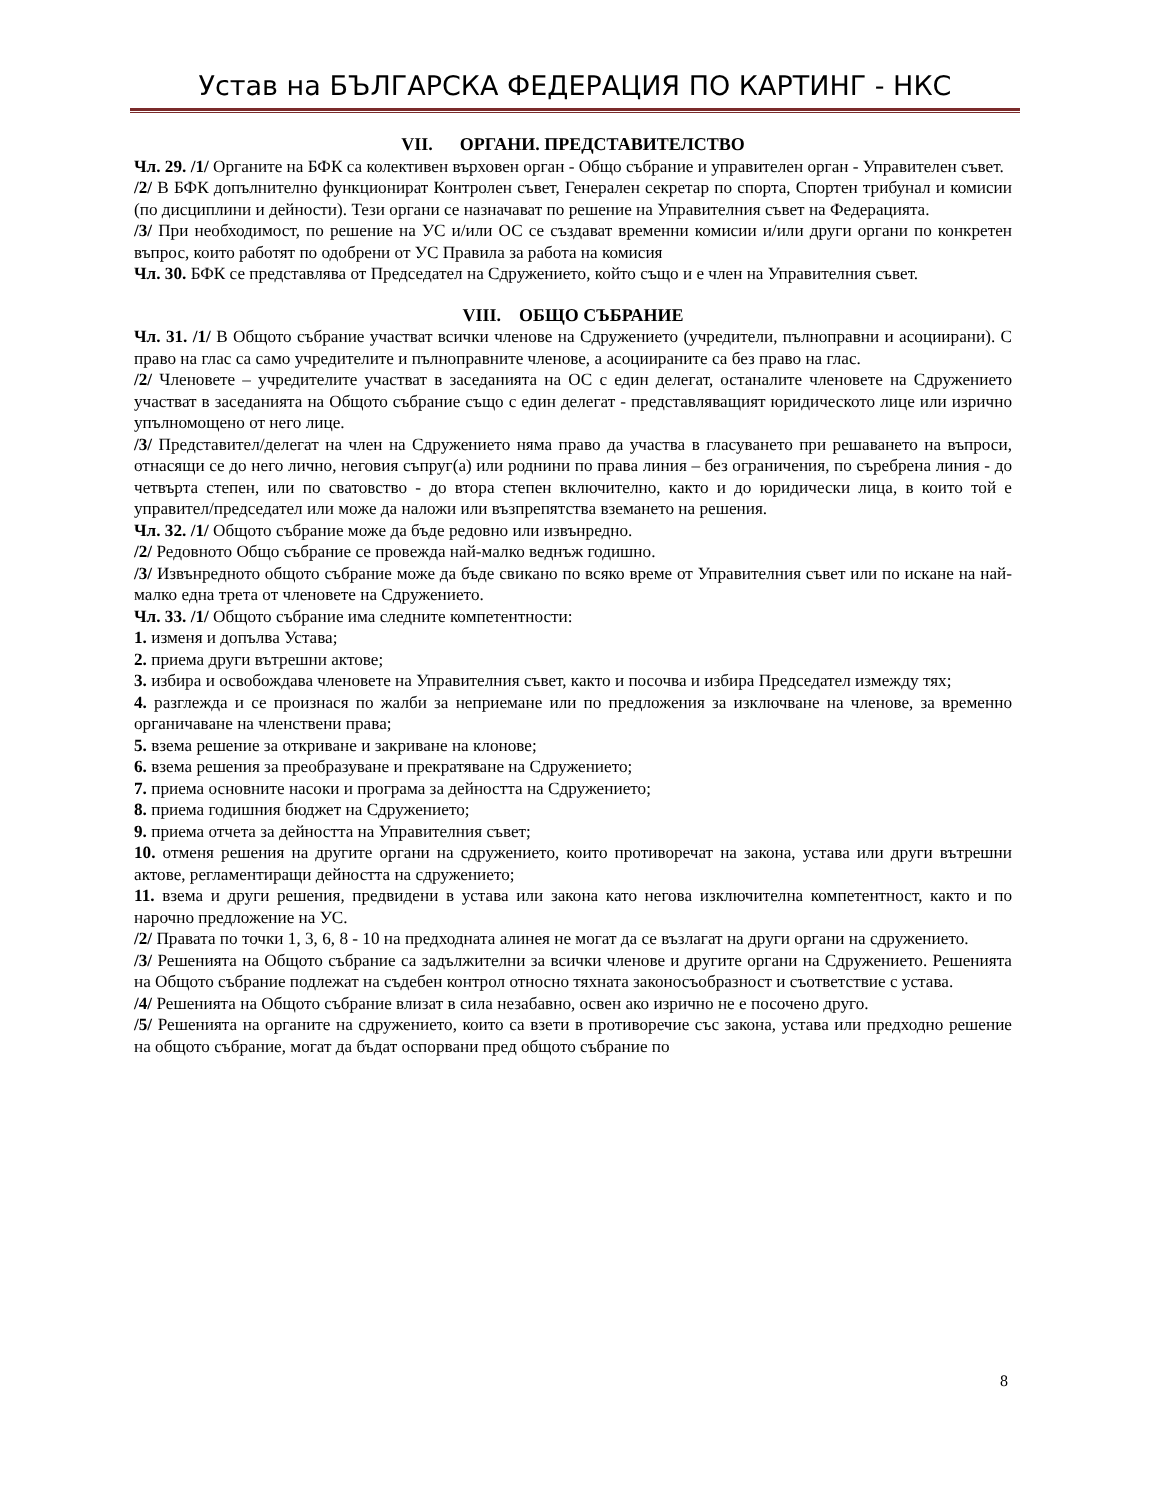Устав на БЪЛГАРСКА ФЕДЕРАЦИЯ ПО КАРТИНГ - НКС
VII. ОРГАНИ. ПРЕДСТАВИТЕЛСТВО
Чл. 29. /1/ Органите на БФК са колективен върховен орган - Общо събрание и управителен орган - Управителен съвет.
/2/ В БФК допълнително функционират Контролен съвет, Генерален секретар по спорта, Спортен трибунал и комисии (по дисциплини и дейности). Тези органи се назначават по решение на Управителния съвет на Федерацията.
/3/ При необходимост, по решение на УС и/или ОС се създават временни комисии и/или други органи по конкретен въпрос, които работят по одобрени от УС Правила за работа на комисия
Чл. 30. БФК се представлява от Председател на Сдружението, който също и е член на Управителния съвет.
VIII. ОБЩО СЪБРАНИЕ
Чл. 31. /1/ В Общото събрание участват всички членове на Сдружението (учредители, пълноправни и асоциирани). С право на глас са само учредителите и пълноправните членове, а асоциираните са без право на глас.
/2/ Членовете – учредителите участват в заседанията на ОС с един делегат, останалите членовете на Сдружението участват в заседанията на Общото събрание също с един делегат - представляващият юридическото лице или изрично упълномощено от него лице.
/3/ Представител/делегат на член на Сдружението няма право да участва в гласуването при решаването на въпроси, отнасящи се до него лично, неговия съпруг(а) или роднини по права линия – без ограничения, по съребрена линия - до четвърта степен, или по сватовство - до втора степен включително, както и до юридически лица, в които той е управител/председател или може да наложи или възпрепятства вземането на решения.
Чл. 32. /1/ Общото събрание може да бъде редовно или извънредно.
/2/ Редовното Общо събрание се провежда най-малко веднъж годишно.
/3/ Извънредното общото събрание може да бъде свикано по всяко време от Управителния съвет или по искане на най-малко една трета от членовете на Сдружението.
Чл. 33. /1/ Общото събрание има следните компетентности:
1. изменя и допълва Устава;
2. приема други вътрешни актове;
3. избира и освобождава членовете на Управителния съвет, както и посочва и избира Председател измежду тях;
4. разглежда и се произнася по жалби за неприемане или по предложения за изключване на членове, за временно органичаване на членствени права;
5. взема решение за откриване и закриване на клонове;
6. взема решения за преобразуване и прекратяване на Сдружението;
7. приема основните насоки и програма за дейността на Сдружението;
8. приема годишния бюджет на Сдружението;
9. приема отчета за дейността на Управителния съвет;
10. отменя решения на другите органи на сдружението, които противоречат на закона, устава или други вътрешни актове, регламентиращи дейността на сдружението;
11. взема и други решения, предвидени в устава или закона като негова изключителна компетентност, както и по нарочно предложение на УС.
/2/ Правата по точки 1, 3, 6, 8 - 10 на предходната алинея не могат да се възлагат на други органи на сдружението.
/3/ Решенията на Общото събрание са задължителни за всички членове и другите органи на Сдружението. Решенията на Общото събрание подлежат на съдебен контрол относно тяхната законосъобразност и съответствие с устава.
/4/ Решенията на Общото събрание влизат в сила незабавно, освен ако изрично не е посочено друго.
/5/ Решенията на органите на сдружението, които са взети в противоречие със закона, устава или предходно решение на общото събрание, могат да бъдат оспорвани пред общото събрание по
8